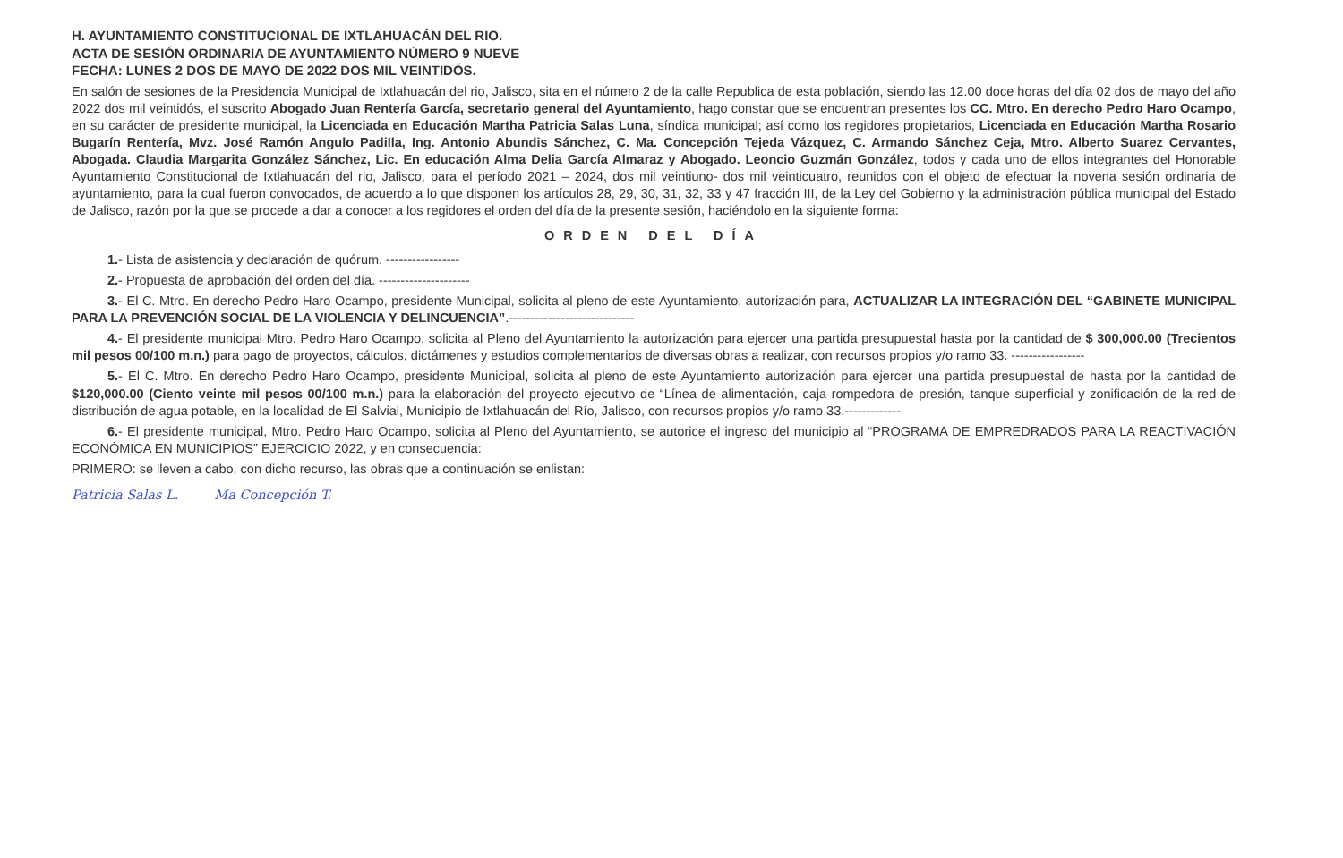H. AYUNTAMIENTO CONSTITUCIONAL DE IXTLAHUACÁN DEL RIO.
ACTA DE SESIÓN ORDINARIA DE AYUNTAMIENTO NÚMERO 9 NUEVE
FECHA: LUNES 2 DOS DE MAYO DE 2022 DOS MIL VEINTIDÓS.
En salón de sesiones de la Presidencia Municipal de Ixtlahuacán del rio, Jalisco, sita en el número 2 de la calle Republica de esta población, siendo las 12.00 doce horas del día 02 dos de mayo del año 2022 dos mil veintidós, el suscrito Abogado Juan Rentería García, secretario general del Ayuntamiento, hago constar que se encuentran presentes los CC. Mtro. En derecho Pedro Haro Ocampo, en su carácter de presidente municipal, la Licenciada en Educación Martha Patricia Salas Luna, síndica municipal; así como los regidores propietarios, Licenciada en Educación Martha Rosario Bugarín Rentería, Mvz. José Ramón Angulo Padilla, Ing. Antonio Abundis Sánchez, C. Ma. Concepción Tejeda Vázquez, C. Armando Sánchez Ceja, Mtro. Alberto Suarez Cervantes, Abogada. Claudia Margarita González Sánchez, Lic. En educación Alma Delia García Almaraz y Abogado. Leoncio Guzmán González, todos y cada uno de ellos integrantes del Honorable Ayuntamiento Constitucional de Ixtlahuacán del rio, Jalisco, para el período 2021 – 2024, dos mil veintiuno- dos mil veinticuatro, reunidos con el objeto de efectuar la novena sesión ordinaria de ayuntamiento, para la cual fueron convocados, de acuerdo a lo que disponen los artículos 28, 29, 30, 31, 32, 33 y 47 fracción III, de la Ley del Gobierno y la administración pública municipal del Estado de Jalisco, razón por la que se procede a dar a conocer a los regidores el orden del día de la presente sesión, haciéndolo en la siguiente forma:
ORDEN DEL DÍA
1.- Lista de asistencia y declaración de quórum. -----------------
2.- Propuesta de aprobación del orden del día. ---------------------
3.- El C. Mtro. En derecho Pedro Haro Ocampo, presidente Municipal, solicita al pleno de este Ayuntamiento, autorización para, ACTUALIZAR LA INTEGRACIÓN DEL “GABINETE MUNICIPAL PARA LA PREVENCIÓN SOCIAL DE LA VIOLENCIA Y DELINCUENCIA”.-----------------------------
4.- El presidente municipal Mtro. Pedro Haro Ocampo, solicita al Pleno del Ayuntamiento la autorización para ejercer una partida presupuestal hasta por la cantidad de $ 300,000.00 (Trecientos mil pesos 00/100 m.n.) para pago de proyectos, cálculos, dictámenes y estudios complementarios de diversas obras a realizar, con recursos propios y/o ramo 33. -----------------
5.- El C. Mtro. En derecho Pedro Haro Ocampo, presidente Municipal, solicita al pleno de este Ayuntamiento autorización para ejercer una partida presupuestal de hasta por la cantidad de $120,000.00 (Ciento veinte mil pesos 00/100 m.n.) para la elaboración del proyecto ejecutivo de “Línea de alimentación, caja rompedora de presión, tanque superficial y zonificación de la red de distribución de agua potable, en la localidad de El Salvial, Municipio de Ixtlahuacán del Río, Jalisco, con recursos propios y/o ramo 33.-------------
6.- El presidente municipal, Mtro. Pedro Haro Ocampo, solicita al Pleno del Ayuntamiento, se autorice el ingreso del municipio al “PROGRAMA DE EMPREDRADOS PARA LA REACTIVACIÓN ECONÓMICA EN MUNICIPIOS” EJERCICIO 2022, y en consecuencia:
PRIMERO: se lleven a cabo, con dicho recurso, las obras que a continuación se enlistan:
Patricia Salas L. Ma Concepción T.